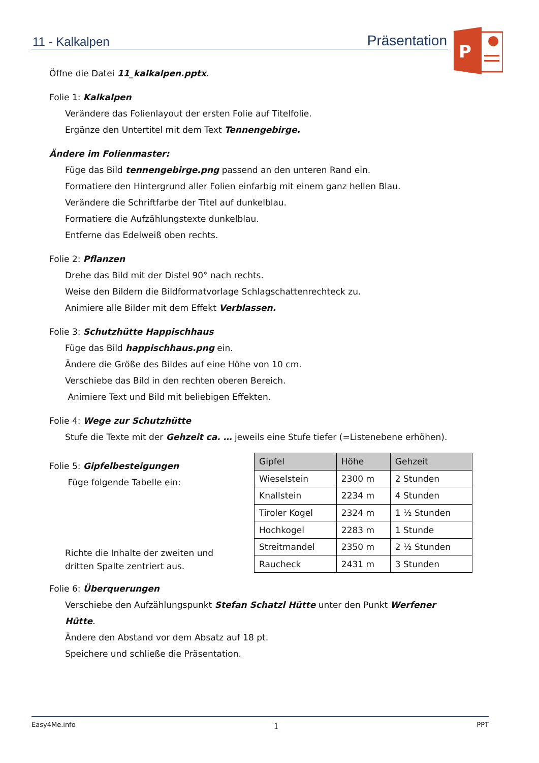11 - Kalkalpen Präsentation
P
Öffne die Datei 11_kalkalpen.pptx.
Folie 1: Kalkalpen
Verändere das Folienlayout der ersten Folie auf Titelfolie.
Ergänze den Untertitel mit dem Text Tennengebirge.
Ändere im Folienmaster:
Füge das Bild tennengebirge.png passend an den unteren Rand ein.
Formatiere den Hintergrund aller Folien einfarbig mit einem ganz hellen Blau.
Verändere die Schriftfarbe der Titel auf dunkelblau.
Formatiere die Aufzählungstexte dunkelblau.
Entferne das Edelweiß oben rechts.
Folie 2: Pflanzen
Drehe das Bild mit der Distel 90° nach rechts.
Weise den Bildern die Bildformatvorlage Schlagschattenrechteck zu.
Animiere alle Bilder mit dem Effekt Verblassen.
Folie 3: Schutzhütte Happischhaus
Füge das Bild happischhaus.png ein.
Ändere die Größe des Bildes auf eine Höhe von 10 cm.
Verschiebe das Bild in den rechten oberen Bereich.
Animiere Text und Bild mit beliebigen Effekten.
Folie 4: Wege zur Schutzhütte
Stufe die Texte mit der Gehzeit ca. … jeweils eine Stufe tiefer (=Listenebene erhöhen).
Folie 5: Gipfelbesteigungen
Füge folgende Tabelle ein:
Richte die Inhalte der zweiten und dritten Spalte zentriert aus.
| Gipfel | Höhe | Gehzeit |
| --- | --- | --- |
| Wieselstein | 2300 m | 2 Stunden |
| Knallstein | 2234 m | 4 Stunden |
| Tiroler Kogel | 2324 m | 1 ½ Stunden |
| Hochkogel | 2283 m | 1 Stunde |
| Streitmandel | 2350 m | 2 ½ Stunden |
| Raucheck | 2431 m | 3 Stunden |
Folie 6: Überquerungen
Verschiebe den Aufzählungspunkt Stefan Schatzl Hütte unter den Punkt Werfener Hütte.
Ändere den Abstand vor dem Absatz auf 18 pt.
Speichere und schließe die Präsentation.
Easy4Me.info 1 PPT